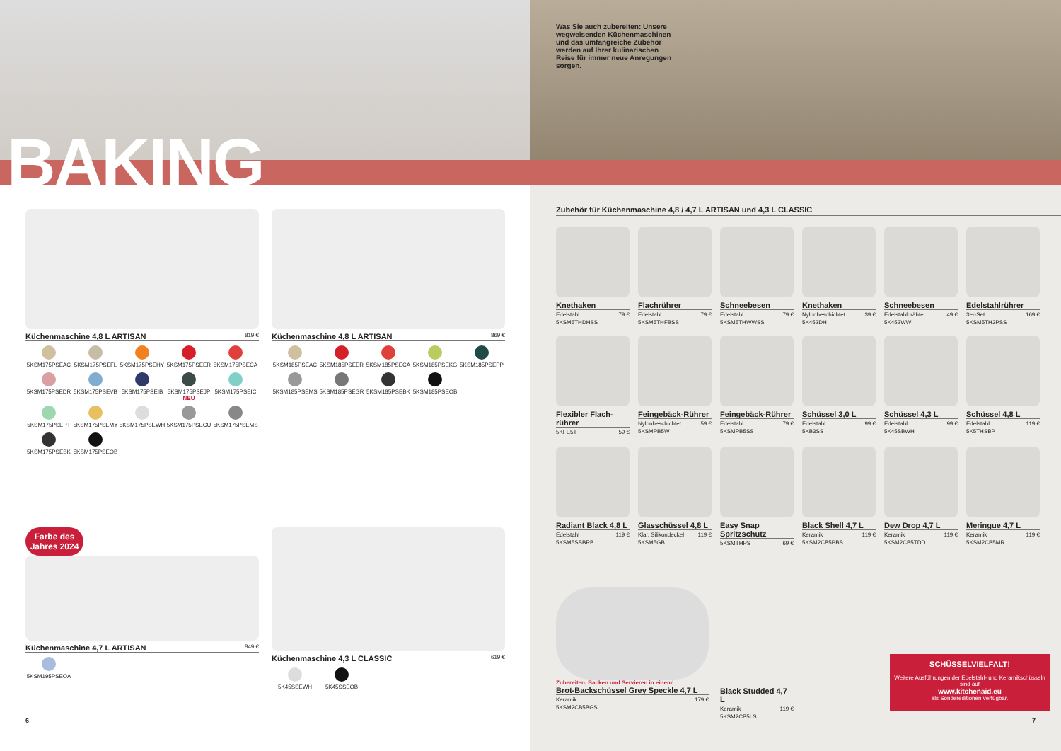BAKING
Küchenmaschine 4,8 L ARTISAN 819 €
5KSM175PSEAC
5KSM175PSEFL
5KSM175PSEHY
5KSM175PSEER
5KSM175PSECA
5KSM175PSEDR
5KSM175PSEVB
5KSM175PSEIB
5KSM175PSEJP NEU
5KSM175PSEIC
5KSM175PSEPT
5KSM175PSEMY
5KSM175PSEWH
5KSM175PSECU
5KSM175PSEMS
5KSM175PSEBK
5KSM175PSEOB
Küchenmaschine 4,8 L ARTISAN 869 €
5KSM185PSEAC
5KSM185PSEER
5KSM185PSECA
5KSM185PSEKG
5KSM185PSEPP
5KSM185PSEMS
5KSM185PSEGR
5KSM185PSEBK
5KSM185PSEOB
Farbe des Jahres 2024
Küchenmaschine 4,7 L ARTISAN 849 €
5KSM195PSEOA
Küchenmaschine 4,3 L CLASSIC 619 €
5K45SSEWH
5K45SSEOB
6
Was Sie auch zubereiten: Unsere wegweisenden Küchenmaschinen und das umfangreiche Zubehör werden auf Ihrer kulinarischen Reise für immer neue Anregungen sorgen.
Zubehör für Küchenmaschine 4,8 / 4,7 L ARTISAN und 4,3 L CLASSIC
Knethaken
Edelstahl 79 €
5KSM5THDHSS
Flachrührer
Edelstahl 79 €
5KSM5THFBSS
Schneebesen
Edelstahl 79 €
5KSM5THWWSS
Knethaken
Nylonbeschichtet 39 €
5K452DH
Schneebesen
Edelstahldrähte 49 €
5K452WW
Edelstahlrührer
3er-Set 169 €
5KSM5TH3PSS
Flexibler Flach-rührer
5KFE5T 59 €
Feingebäck-Rührer
Nylonbeschichtet 59 €
5KSMPB5W
Feingebäck-Rührer
Edelstahl 79 €
5KSMPB5SS
Schüssel 3,0 L
Edelstahl 99 €
5KB3SS
Schüssel 4,3 L
Edelstahl 99 €
5K45SBWH
Schüssel 4,8 L
Edelstahl 119 €
5K5THSBP
Radiant Black 4,8 L
Edelstahl 119 €
5KSM5SSBRB
Glasschüssel 4,8 L
Klar, Silikondeckel 119 €
5KSM5GB
Easy Snap Spritzschutz
5KSMTHPS 69 €
Black Shell 4,7 L
Keramik 119 €
5KSM2CB5PBS
Dew Drop 4,7 L
Keramik 119 €
5KSM2CB5TDD
Meringue 4,7 L
Keramik 119 €
5KSM2CB5MR
Zubereiten, Backen und Servieren in einem!
Brot-Backschüssel Grey Speckle 4,7 L
Keramik 179 €
5KSM2CB5BGS
Black Studded 4,7 L
Keramik 119 €
5KSM2CB5LS
SCHÜSSELVIELFALT!
Weitere Ausführungen der Edelstahl- und Keramikschüsseln sind auf
www.kitchenaid.eu
als Sondereditionen verfügbar.
7